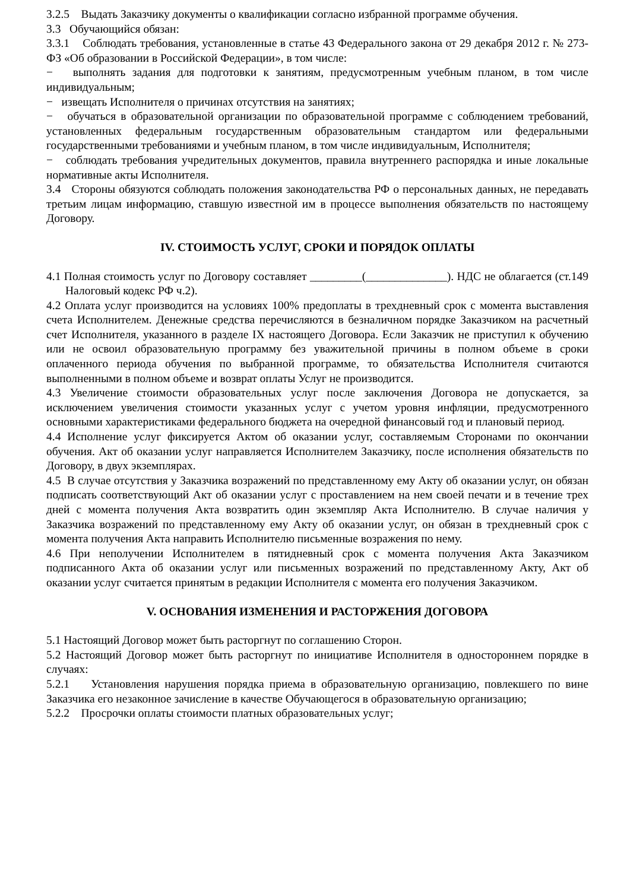3.2.5 Выдать Заказчику документы о квалификации согласно избранной программе обучения.
3.3 Обучающийся обязан:
3.3.1 Соблюдать требования, установленные в статье 43 Федерального закона от 29 декабря 2012 г. № 273-ФЗ «Об образовании в Российской Федерации», в том числе:
− выполнять задания для подготовки к занятиям, предусмотренным учебным планом, в том числе индивидуальным;
− извещать Исполнителя о причинах отсутствия на занятиях;
− обучаться в образовательной организации по образовательной программе с соблюдением требований, установленных федеральным государственным образовательным стандартом или федеральными государственными требованиями и учебным планом, в том числе индивидуальным, Исполнителя;
− соблюдать требования учредительных документов, правила внутреннего распорядка и иные локальные нормативные акты Исполнителя.
3.4 Стороны обязуются соблюдать положения законодательства РФ о персональных данных, не передавать третьим лицам информацию, ставшую известной им в процессе выполнения обязательств по настоящему Договору.
IV. СТОИМОСТЬ УСЛУГ, СРОКИ И ПОРЯДОК ОПЛАТЫ
4.1 Полная стоимость услуг по Договору составляет _________(______________). НДС не облагается (ст.149 Налоговый кодекс РФ ч.2).
4.2 Оплата услуг производится на условиях 100% предоплаты в трехдневный срок с момента выставления счета Исполнителем. Денежные средства перечисляются в безналичном порядке Заказчиком на расчетный счет Исполнителя, указанного в разделе IX настоящего Договора. Если Заказчик не приступил к обучению или не освоил образовательную программу без уважительной причины в полном объеме в сроки оплаченного периода обучения по выбранной программе, то обязательства Исполнителя считаются выполненными в полном объеме и возврат оплаты Услуг не производится.
4.3 Увеличение стоимости образовательных услуг после заключения Договора не допускается, за исключением увеличения стоимости указанных услуг с учетом уровня инфляции, предусмотренного основными характеристиками федерального бюджета на очередной финансовый год и плановый период.
4.4 Исполнение услуг фиксируется Актом об оказании услуг, составляемым Сторонами по окончании обучения. Акт об оказании услуг направляется Исполнителем Заказчику, после исполнения обязательств по Договору, в двух экземплярах.
4.5 В случае отсутствия у Заказчика возражений по представленному ему Акту об оказании услуг, он обязан подписать соответствующий Акт об оказании услуг с проставлением на нем своей печати и в течение трех дней с момента получения Акта возвратить один экземпляр Акта Исполнителю. В случае наличия у Заказчика возражений по представленному ему Акту об оказании услуг, он обязан в трехдневный срок с момента получения Акта направить Исполнителю письменные возражения по нему.
4.6 При неполучении Исполнителем в пятидневный срок с момента получения Акта Заказчиком подписанного Акта об оказании услуг или письменных возражений по представленному Акту, Акт об оказании услуг считается принятым в редакции Исполнителя с момента его получения Заказчиком.
V. ОСНОВАНИЯ ИЗМЕНЕНИЯ И РАСТОРЖЕНИЯ ДОГОВОРА
5.1 Настоящий Договор может быть расторгнут по соглашению Сторон.
5.2 Настоящий Договор может быть расторгнут по инициативе Исполнителя в одностороннем порядке в случаях:
5.2.1 Установления нарушения порядка приема в образовательную организацию, повлекшего по вине Заказчика его незаконное зачисление в качестве Обучающегося в образовательную организацию;
5.2.2 Просрочки оплаты стоимости платных образовательных услуг;